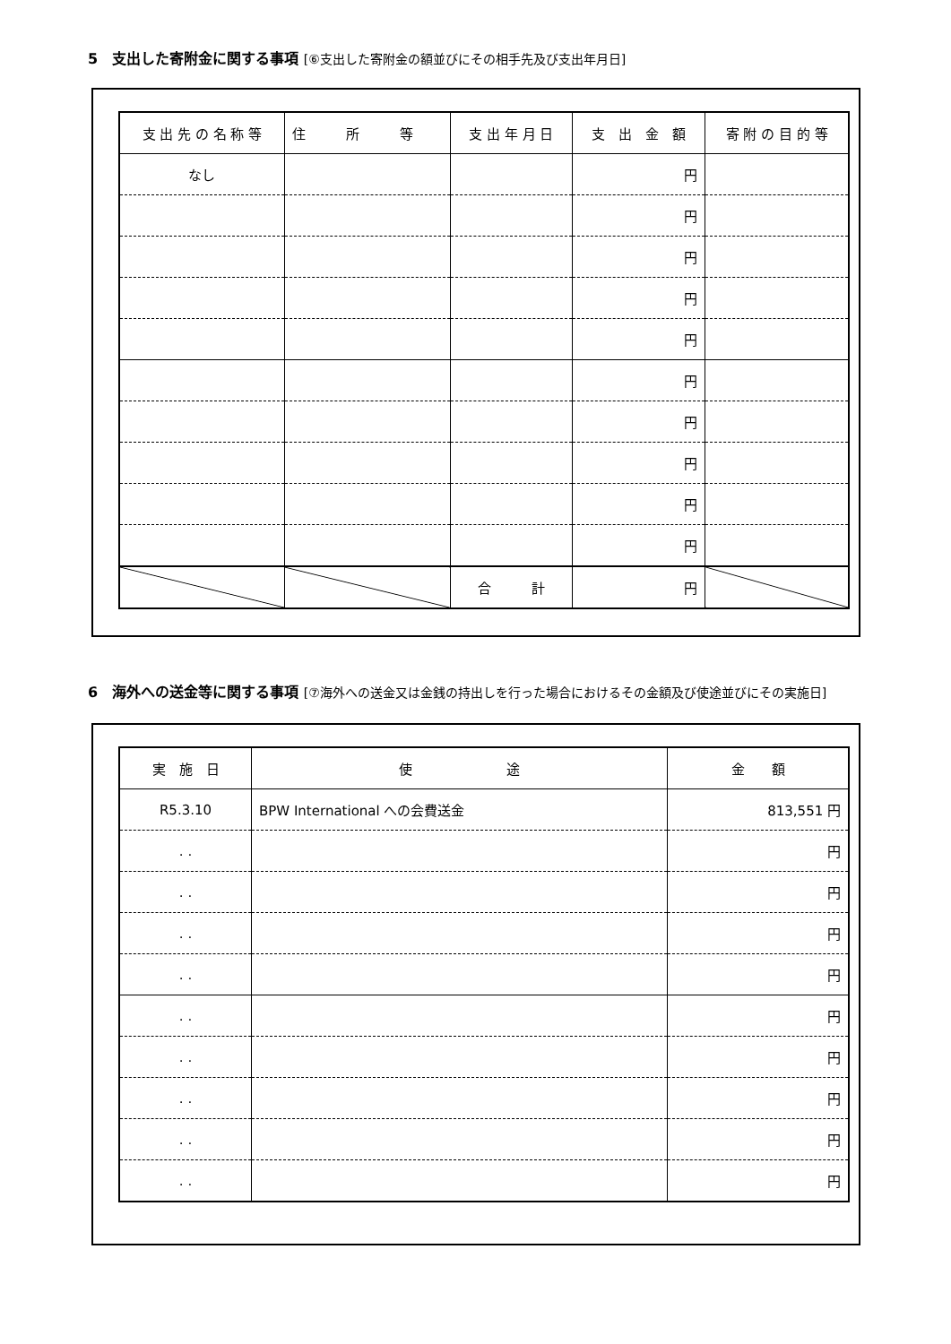5　支出した寄附金に関する事項 [⑥支出した寄附金の額並びにその相手先及び支出年月日]
| 支 出 先 の 名 称 等 | 住 所 等 | 支 出 年 月 日 | 支 出 金 額 | 寄 附 の 目 的 等 |
| --- | --- | --- | --- | --- |
| なし | | | 円 | |
| | | | 円 | |
| | | | 円 | |
| | | | 円 | |
| | | | 円 | |
| | | | 円 | |
| | | | 円 | |
| | | | 円 | |
| | | | 円 | |
| | | | 円 | |
| | | 合 計 | 円 | |
6　海外への送金等に関する事項 [⑦海外への送金又は金銭の持出しを行った場合におけるその金額及び使途並びにその実施日]
| 実 施 日 | 使 途 | 金 額 |
| --- | --- | --- |
| R5.3.10 | BPW International への会費送金 | 813,551 円 |
| . . | | 円 |
| . . | | 円 |
| . . | | 円 |
| . . | | 円 |
| . . | | 円 |
| . . | | 円 |
| . . | | 円 |
| . . | | 円 |
| . . | | 円 |